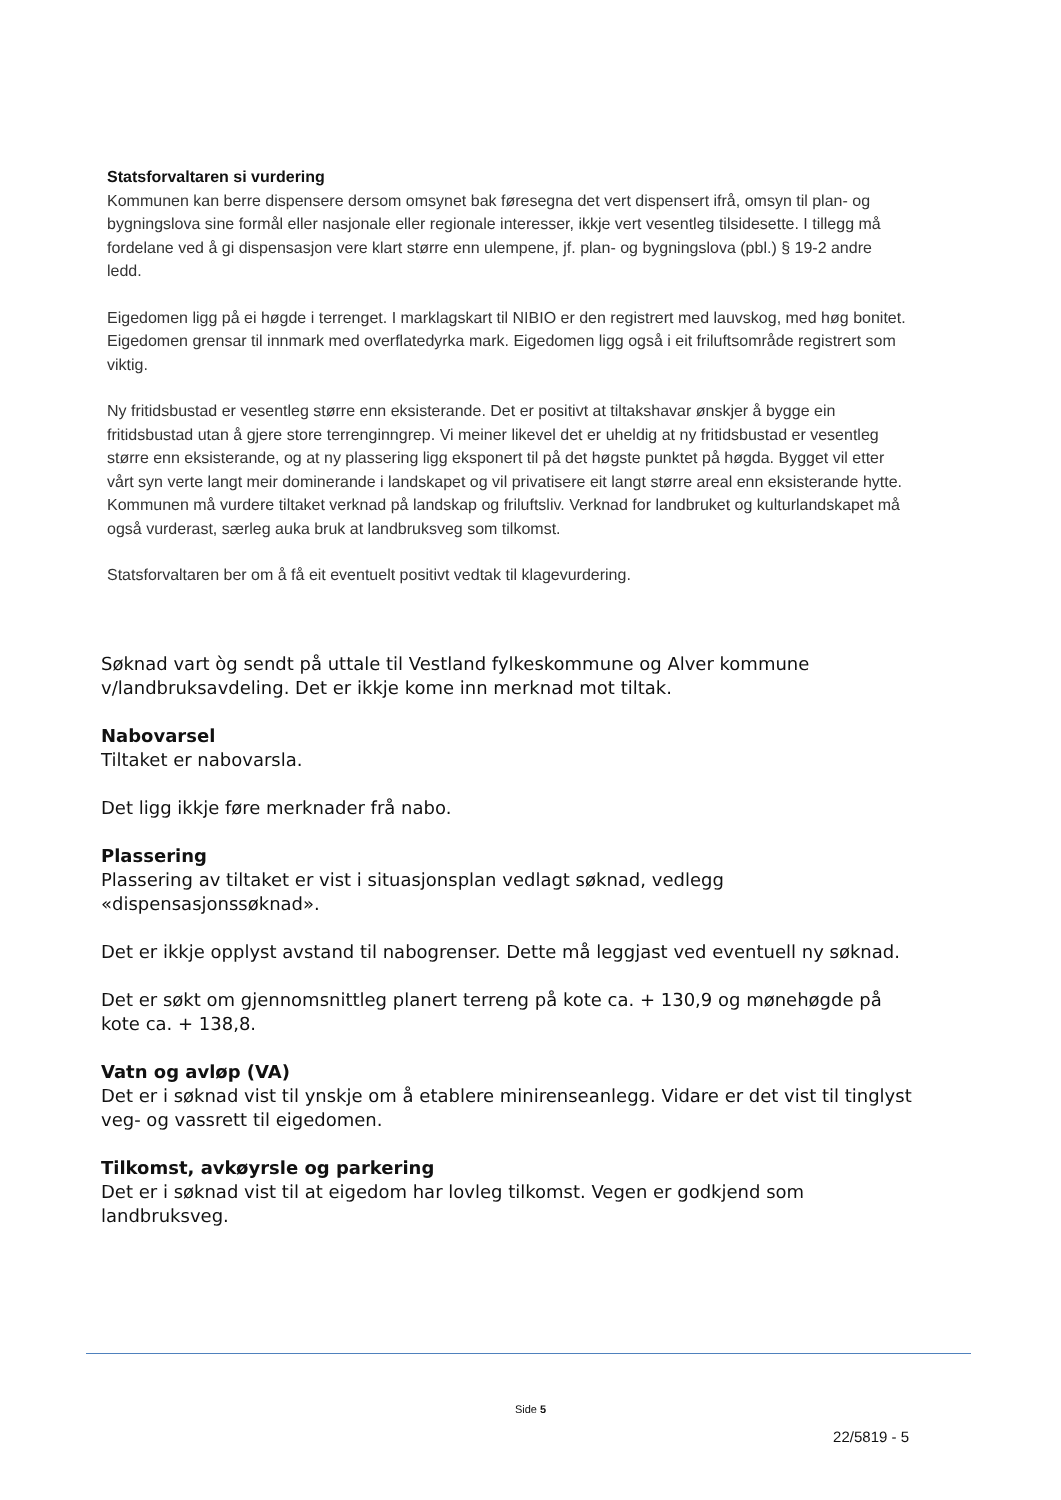Statsforvaltaren si vurdering
Kommunen kan berre dispensere dersom omsynet bak føresegna det vert dispensert ifrå, omsyn til plan- og bygningslova sine formål eller nasjonale eller regionale interesser, ikkje vert vesentleg tilsidesette. I tillegg må fordelane ved å gi dispensasjon vere klart større enn ulempene, jf. plan- og bygningslova (pbl.) § 19-2 andre ledd.
Eigedomen ligg på ei høgde i terrenget. I marklagskart til NIBIO er den registrert med lauvskog, med høg bonitet. Eigedomen grensar til innmark med overflatedyrka mark. Eigedomen ligg også i eit friluftsområde registrert som viktig.
Ny fritidsbustad er vesentleg større enn eksisterande. Det er positivt at tiltakshavar ønskjer å bygge ein fritidsbustad utan å gjere store terrenginngrep. Vi meiner likevel det er uheldig at ny fritidsbustad er vesentleg større enn eksisterande, og at ny plassering ligg eksponert til på det høgste punktet på høgda. Bygget vil etter vårt syn verte langt meir dominerande i landskapet og vil privatisere eit langt større areal enn eksisterande hytte. Kommunen må vurdere tiltaket verknad på landskap og friluftsliv. Verknad for landbruket og kulturlandskapet må også vurderast, særleg auka bruk at landbruksveg som tilkomst.
Statsforvaltaren ber om å få eit eventuelt positivt vedtak til klagevurdering.
Søknad vart òg sendt på uttale til Vestland fylkeskommune og Alver kommune v/landbruksavdeling. Det er ikkje kome inn merknad mot tiltak.
Nabovarsel
Tiltaket er nabovarsla.
Det ligg ikkje føre merknader frå nabo.
Plassering
Plassering av tiltaket er vist i situasjonsplan vedlagt søknad, vedlegg «dispensasjonssøknad».
Det er ikkje opplyst avstand til nabogrenser. Dette må leggjast ved eventuell ny søknad.
Det er søkt om gjennomsnittleg planert terreng på kote ca. + 130,9 og mønehøgde på kote ca. + 138,8.
Vatn og avløp (VA)
Det er i søknad vist til ynskje om å etablere minirenseanlegg. Vidare er det vist til tinglyst veg- og vassrett til eigedomen.
Tilkomst, avkøyrsle og parkering
Det er i søknad vist til at eigedom har lovleg tilkomst. Vegen er godkjend som landbruksveg.
Side 5
22/5819 - 5